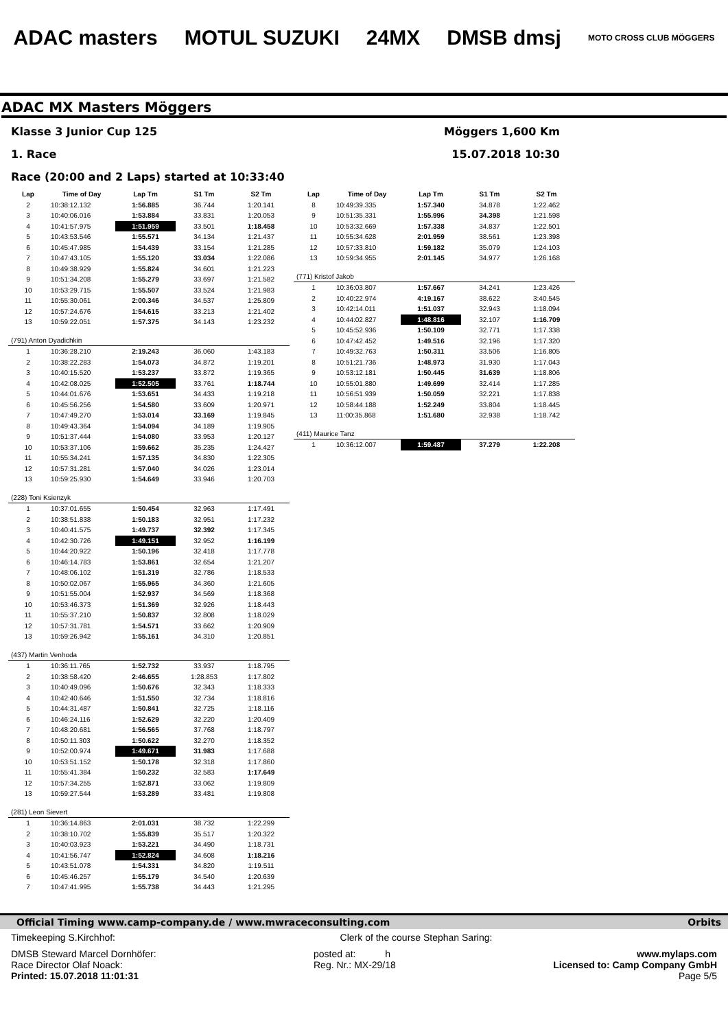ADAC masters MOTUL SUZUKI 24MX DMSB dmsj MOTO CROSS CLUB MÖGGERS
ADAC MX Masters Möggers
Klasse 3 Junior Cup 125 Möggers 1,600 Km
1. Race 15.07.2018 10:30
Race (20:00 and 2 Laps) started at 10:33:40
| Lap | Time of Day | Lap Tm | S1 Tm | S2 Tm |
| --- | --- | --- | --- | --- |
| 2 | 10:38:12.132 | 1:56.885 | 36.744 | 1:20.141 |
| 3 | 10:40:06.016 | 1:53.884 | 33.831 | 1:20.053 |
| 4 | 10:41:57.975 | 1:51.959 | 33.501 | 1:18.458 |
| 5 | 10:43:53.546 | 1:55.571 | 34.134 | 1:21.437 |
| 6 | 10:45:47.985 | 1:54.439 | 33.154 | 1:21.285 |
| 7 | 10:47:43.105 | 1:55.120 | 33.034 | 1:22.086 |
| 8 | 10:49:38.929 | 1:55.824 | 34.601 | 1:21.223 |
| 9 | 10:51:34.208 | 1:55.279 | 33.697 | 1:21.582 |
| 10 | 10:53:29.715 | 1:55.507 | 33.524 | 1:21.983 |
| 11 | 10:55:30.061 | 2:00.346 | 34.537 | 1:25.809 |
| 12 | 10:57:24.676 | 1:54.615 | 33.213 | 1:21.402 |
| 13 | 10:59:22.051 | 1:57.375 | 34.143 | 1:23.232 |
| (791) Anton Dyadichkin | | | | |
| 1 | 10:36:28.210 | 2:19.243 | 36.060 | 1:43.183 |
| 2 | 10:38:22.283 | 1:54.073 | 34.872 | 1:19.201 |
| 3 | 10:40:15.520 | 1:53.237 | 33.872 | 1:19.365 |
| 4 | 10:42:08.025 | 1:52.505 | 33.761 | 1:18.744 |
| 5 | 10:44:01.676 | 1:53.651 | 34.433 | 1:19.218 |
| 6 | 10:45:56.256 | 1:54.580 | 33.609 | 1:20.971 |
| 7 | 10:47:49.270 | 1:53.014 | 33.169 | 1:19.845 |
| 8 | 10:49:43.364 | 1:54.094 | 34.189 | 1:19.905 |
| 9 | 10:51:37.444 | 1:54.080 | 33.953 | 1:20.127 |
| 10 | 10:53:37.106 | 1:59.662 | 35.235 | 1:24.427 |
| 11 | 10:55:34.241 | 1:57.135 | 34.830 | 1:22.305 |
| 12 | 10:57:31.281 | 1:57.040 | 34.026 | 1:23.014 |
| 13 | 10:59:25.930 | 1:54.649 | 33.946 | 1:20.703 |
| (228) Toni Ksienzyk | | | | |
| 1 | 10:37:01.655 | 1:50.454 | 32.963 | 1:17.491 |
| 2 | 10:38:51.838 | 1:50.183 | 32.951 | 1:17.232 |
| 3 | 10:40:41.575 | 1:49.737 | 32.392 | 1:17.345 |
| 4 | 10:42:30.726 | 1:49.151 | 32.952 | 1:16.199 |
| 5 | 10:44:20.922 | 1:50.196 | 32.418 | 1:17.778 |
| 6 | 10:46:14.783 | 1:53.861 | 32.654 | 1:21.207 |
| 7 | 10:48:06.102 | 1:51.319 | 32.786 | 1:18.533 |
| 8 | 10:50:02.067 | 1:55.965 | 34.360 | 1:21.605 |
| 9 | 10:51:55.004 | 1:52.937 | 34.569 | 1:18.368 |
| 10 | 10:53:46.373 | 1:51.369 | 32.926 | 1:18.443 |
| 11 | 10:55:37.210 | 1:50.837 | 32.808 | 1:18.029 |
| 12 | 10:57:31.781 | 1:54.571 | 33.662 | 1:20.909 |
| 13 | 10:59:26.942 | 1:55.161 | 34.310 | 1:20.851 |
| (437) Martin Venhoda | | | | |
| 1 | 10:36:11.765 | 1:52.732 | 33.937 | 1:18.795 |
| 2 | 10:38:58.420 | 2:46.655 | 1:28.853 | 1:17.802 |
| 3 | 10:40:49.096 | 1:50.676 | 32.343 | 1:18.333 |
| 4 | 10:42:40.646 | 1:51.550 | 32.734 | 1:18.816 |
| 5 | 10:44:31.487 | 1:50.841 | 32.725 | 1:18.116 |
| 6 | 10:46:24.116 | 1:52.629 | 32.220 | 1:20.409 |
| 7 | 10:48:20.681 | 1:56.565 | 37.768 | 1:18.797 |
| 8 | 10:50:11.303 | 1:50.622 | 32.270 | 1:18.352 |
| 9 | 10:52:00.974 | 1:49.671 | 31.983 | 1:17.688 |
| 10 | 10:53:51.152 | 1:50.178 | 32.318 | 1:17.860 |
| 11 | 10:55:41.384 | 1:50.232 | 32.583 | 1:17.649 |
| 12 | 10:57:34.255 | 1:52.871 | 33.062 | 1:19.809 |
| 13 | 10:59:27.544 | 1:53.289 | 33.481 | 1:19.808 |
| (281) Leon Sievert | | | | |
| 1 | 10:36:14.863 | 2:01.031 | 38.732 | 1:22.299 |
| 2 | 10:38:10.702 | 1:55.839 | 35.517 | 1:20.322 |
| 3 | 10:40:03.923 | 1:53.221 | 34.490 | 1:18.731 |
| 4 | 10:41:56.747 | 1:52.824 | 34.608 | 1:18.216 |
| 5 | 10:43:51.078 | 1:54.331 | 34.820 | 1:19.511 |
| 6 | 10:45:46.257 | 1:55.179 | 34.540 | 1:20.639 |
| 7 | 10:47:41.995 | 1:55.738 | 34.443 | 1:21.295 |
| Lap | Time of Day | Lap Tm | S1 Tm | S2 Tm |
| --- | --- | --- | --- | --- |
| 8 | 10:49:39.335 | 1:57.340 | 34.878 | 1:22.462 |
| 9 | 10:51:35.331 | 1:55.996 | 34.398 | 1:21.598 |
| 10 | 10:53:32.669 | 1:57.338 | 34.837 | 1:22.501 |
| 11 | 10:55:34.628 | 2:01.959 | 38.561 | 1:23.398 |
| 12 | 10:57:33.810 | 1:59.182 | 35.079 | 1:24.103 |
| 13 | 10:59:34.955 | 2:01.145 | 34.977 | 1:26.168 |
| (771) Kristof Jakob | | | | |
| 1 | 10:36:03.807 | 1:57.667 | 34.241 | 1:23.426 |
| 2 | 10:40:22.974 | 4:19.167 | 38.622 | 3:40.545 |
| 3 | 10:42:14.011 | 1:51.037 | 32.943 | 1:18.094 |
| 4 | 10:44:02.827 | 1:48.816 | 32.107 | 1:16.709 |
| 5 | 10:45:52.936 | 1:50.109 | 32.771 | 1:17.338 |
| 6 | 10:47:42.452 | 1:49.516 | 32.196 | 1:17.320 |
| 7 | 10:49:32.763 | 1:50.311 | 33.506 | 1:16.805 |
| 8 | 10:51:21.736 | 1:48.973 | 31.930 | 1:17.043 |
| 9 | 10:53:12.181 | 1:50.445 | 31.639 | 1:18.806 |
| 10 | 10:55:01.880 | 1:49.699 | 32.414 | 1:17.285 |
| 11 | 10:56:51.939 | 1:50.059 | 32.221 | 1:17.838 |
| 12 | 10:58:44.188 | 1:52.249 | 33.804 | 1:18.445 |
| 13 | 11:00:35.868 | 1:51.680 | 32.938 | 1:18.742 |
| (411) Maurice Tanz | | | | |
| 1 | 10:36:12.007 | 1:59.487 | 37.279 | 1:22.208 |
Official Timing www.camp-company.de / www.mwraceconsulting.com Orbits
Timekeeping S.Kirchhof: Clerk of the course Stephan Saring:
DMSB Steward Marcel Dornhöfer:
Race Director Olaf Noack:
Printed: 15.07.2018 11:01:31 posted at: h
Reg. Nr.: MX-29/18 www.mylaps.com
Licensed to: Camp Company GmbH
Page 5/5